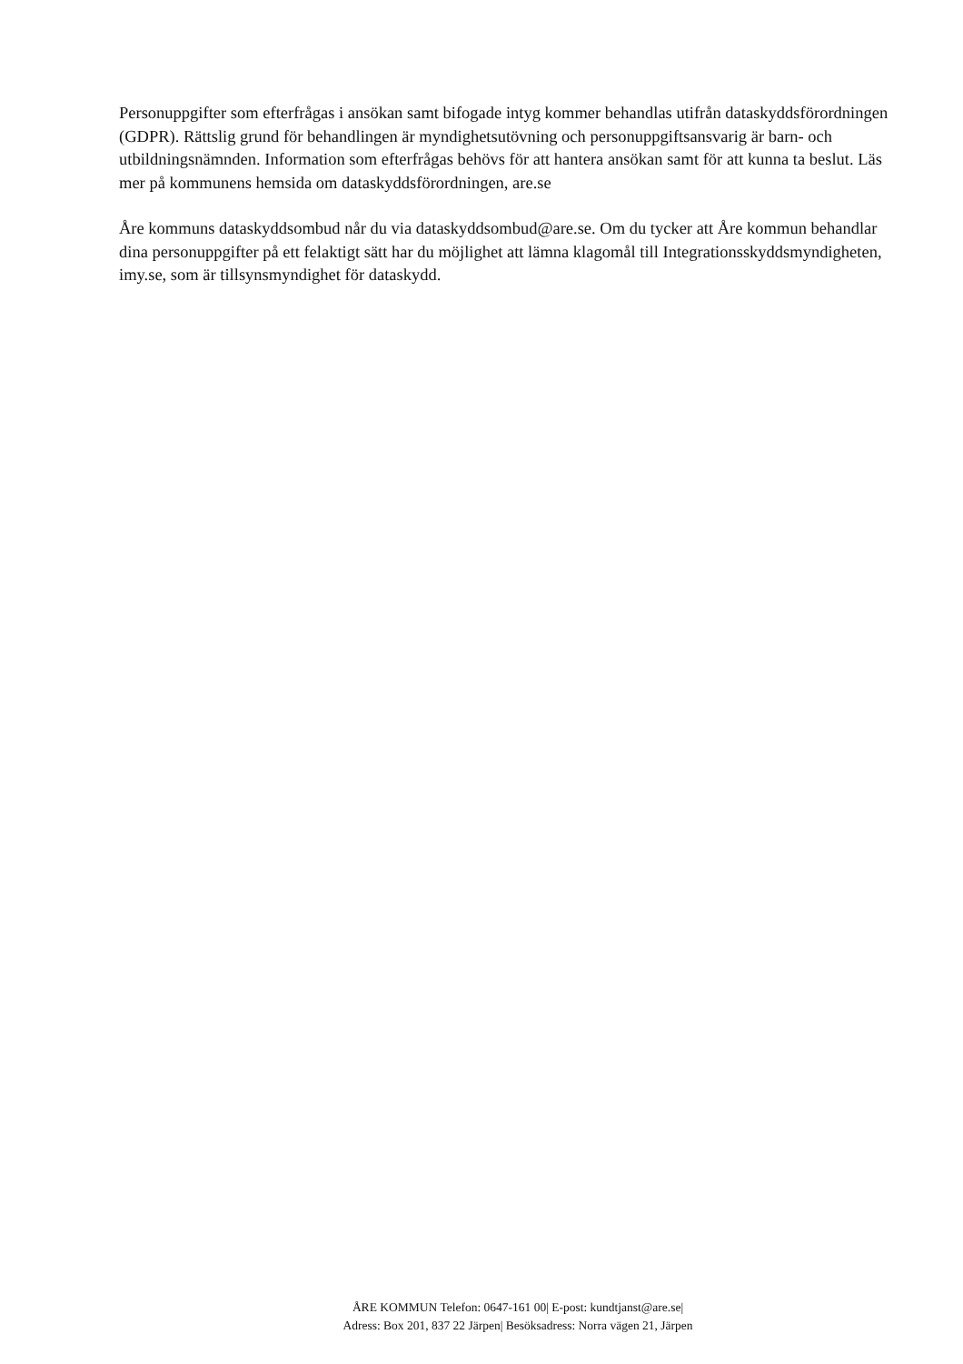Personuppgifter som efterfrågas i ansökan samt bifogade intyg kommer behandlas utifrån dataskyddsförordningen (GDPR). Rättslig grund för behandlingen är myndighetsutövning och personuppgiftsansvarig är barn- och utbildningsnämnden. Information som efterfrågas behövs för att hantera ansökan samt för att kunna ta beslut. Läs mer på kommunens hemsida om dataskyddsförordningen, are.se
Åre kommuns dataskyddsombud når du via dataskyddsombud@are.se. Om du tycker att Åre kommun behandlar dina personuppgifter på ett felaktigt sätt har du möjlighet att lämna klagomål till Integrationsskyddsmyndigheten, imy.se, som är tillsynsmyndighet för dataskydd.
ÅRE KOMMUN Telefon: 0647-161 00| E-post: kundtjanst@are.se|
Adress: Box 201, 837 22 Järpen| Besöksadress: Norra vägen 21, Järpen